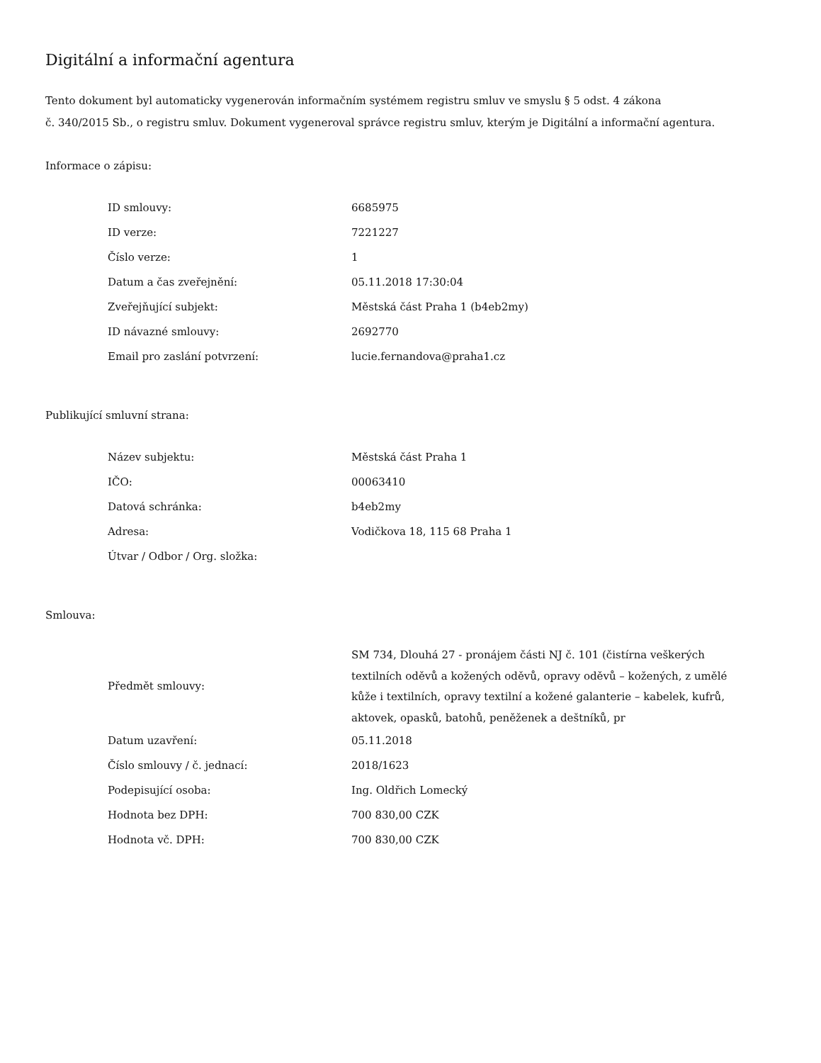Digitální a informační agentura
Tento dokument byl automaticky vygenerován informačním systémem registru smluv ve smyslu § 5 odst. 4 zákona
č. 340/2015 Sb., o registru smluv. Dokument vygeneroval správce registru smluv, kterým je Digitální a informační agentura.
Informace o zápisu:
| ID smlouvy: | 6685975 |
| ID verze: | 7221227 |
| Číslo verze: | 1 |
| Datum a čas zveřejnění: | 05.11.2018 17:30:04 |
| Zveřejňující subjekt: | Městská část Praha 1 (b4eb2my) |
| ID návazné smlouvy: | 2692770 |
| Email pro zaslání potvrzení: | lucie.fernandova@praha1.cz |
Publikující smluvní strana:
| Název subjektu: | Městská část Praha 1 |
| IČO: | 00063410 |
| Datová schránka: | b4eb2my |
| Adresa: | Vodičkova 18, 115 68 Praha 1 |
| Útvar / Odbor / Org. složka: | |
Smlouva:
| Předmět smlouvy: | SM 734, Dlouhá 27 - pronájem části NJ č. 101 (čistírna veškerých textilních oděvů a kožených oděvů, opravy oděvů – kožených, z umělé kůže i textilních, opravy textilní a kožené galanterie – kabelek, kufrů, aktovek, opasků, batohů, peněženek a deštníků, pr |
| Datum uzavření: | 05.11.2018 |
| Číslo smlouvy / č. jednací: | 2018/1623 |
| Podepisující osoba: | Ing. Oldřich Lomecký |
| Hodnota bez DPH: | 700 830,00 CZK |
| Hodnota vč. DPH: | 700 830,00 CZK |